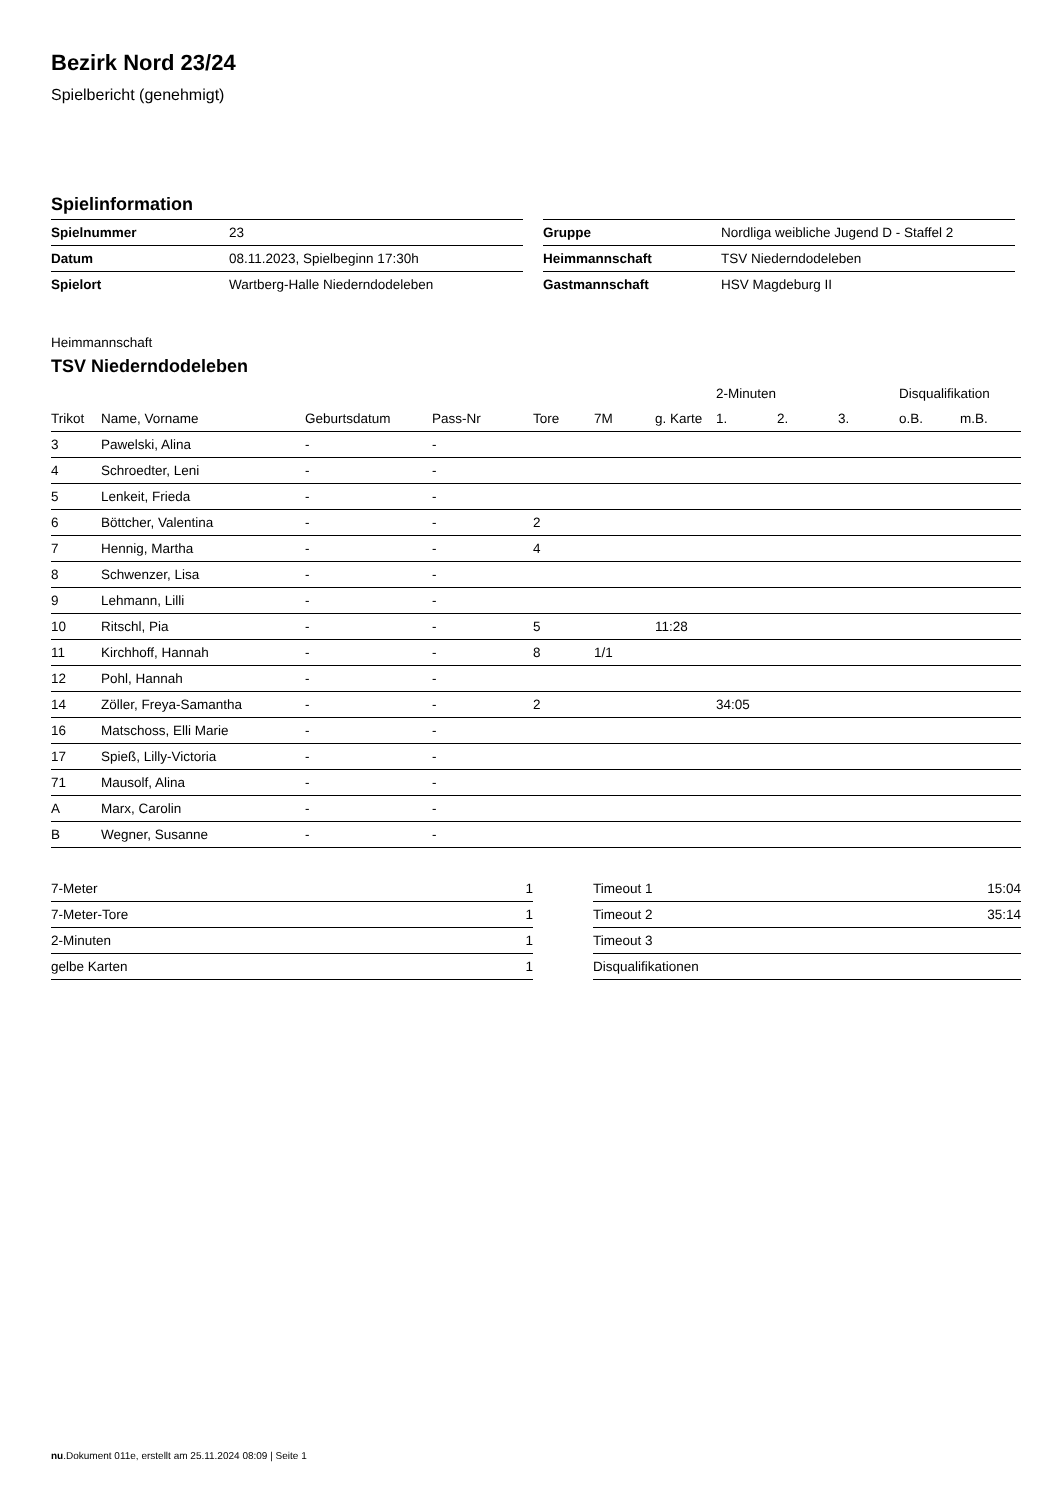Bezirk Nord 23/24
Spielbericht (genehmigt)
Spielinformation
| Spielnummer | 23 |
| Datum | 08.11.2023, Spielbeginn 17:30h |
| Spielort | Wartberg-Halle Niederndodeleben |
| Gruppe | Nordliga weibliche Jugend D - Staffel 2 |
| Heimmannschaft | TSV Niederndodeleben |
| Gastmannschaft | HSV Magdeburg II |
Heimmannschaft
TSV Niederndodeleben
| | | | | | | | 2-Minuten | | | Disqualifikation | |
| --- | --- | --- | --- | --- | --- | --- | --- | --- | --- | --- | --- |
| Trikot | Name, Vorname | Geburtsdatum | Pass-Nr | Tore | 7M | g. Karte | 1. | 2. | 3. | o.B. | m.B. |
| 3 | Pawelski, Alina | - | - | | | | | | | | |
| 4 | Schroedter, Leni | - | - | | | | | | | | |
| 5 | Lenkeit, Frieda | - | - | | | | | | | | |
| 6 | Böttcher, Valentina | - | - | 2 | | | | | | | |
| 7 | Hennig, Martha | - | - | 4 | | | | | | | |
| 8 | Schwenzer, Lisa | - | - | | | | | | | | |
| 9 | Lehmann, Lilli | - | - | | | | | | | | |
| 10 | Ritschl, Pia | - | - | 5 | | 11:28 | | | | | |
| 11 | Kirchhoff, Hannah | - | - | 8 | 1/1 | | | | | | |
| 12 | Pohl, Hannah | - | - | | | | | | | | |
| 14 | Zöller, Freya-Samantha | - | - | 2 | | | 34:05 | | | | |
| 16 | Matschoss, Elli Marie | - | - | | | | | | | | |
| 17 | Spieß, Lilly-Victoria | - | - | | | | | | | | |
| 71 | Mausolf, Alina | - | - | | | | | | | | |
| A | Marx, Carolin | - | - | | | | | | | | |
| B | Wegner, Susanne | - | - | | | | | | | | |
| 7-Meter | 1 |
| 7-Meter-Tore | 1 |
| 2-Minuten | 1 |
| gelbe Karten | 1 |
| Timeout 1 | 15:04 |
| Timeout 2 | 35:14 |
| Timeout 3 | |
| Disqualifikationen | |
nu.Dokument 011e, erstellt am 25.11.2024 08:09 | Seite 1